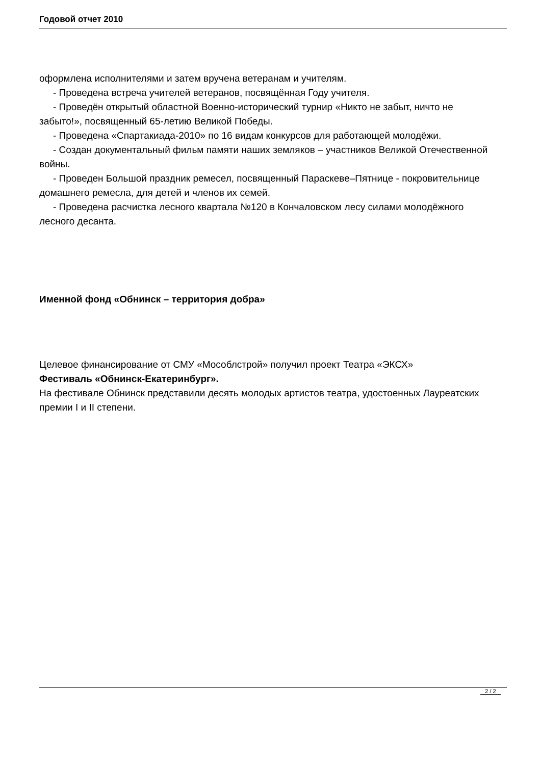Годовой отчет 2010
оформлена исполнителями и затем вручена ветеранам и учителям.
- Проведена встреча учителей ветеранов, посвящённая Году учителя.
- Проведён открытый областной Военно-исторический турнир «Никто не забыт, ничто не забыто!», посвященный 65-летию Великой Победы.
- Проведена «Спартакиада-2010» по 16 видам конкурсов для работающей молодёжи.
- Создан документальный фильм памяти наших земляков – участников Великой Отечественной войны.
- Проведен Большой праздник ремесел, посвященный Параскеве–Пятнице - покровительнице домашнего ремесла, для детей и членов их семей.
- Проведена расчистка лесного квартала №120 в Кончаловском лесу силами молодёжного лесного десанта.
Именной фонд «Обнинск – территория добра»
Целевое финансирование от СМУ «Мособлстрой» получил проект Театра «ЭКСХ»
Фестиваль «Обнинск-Екатеринбург».
На фестивале Обнинск представили десять молодых артистов театра, удостоенных Лауреатских премии I и II степени.
2 / 2